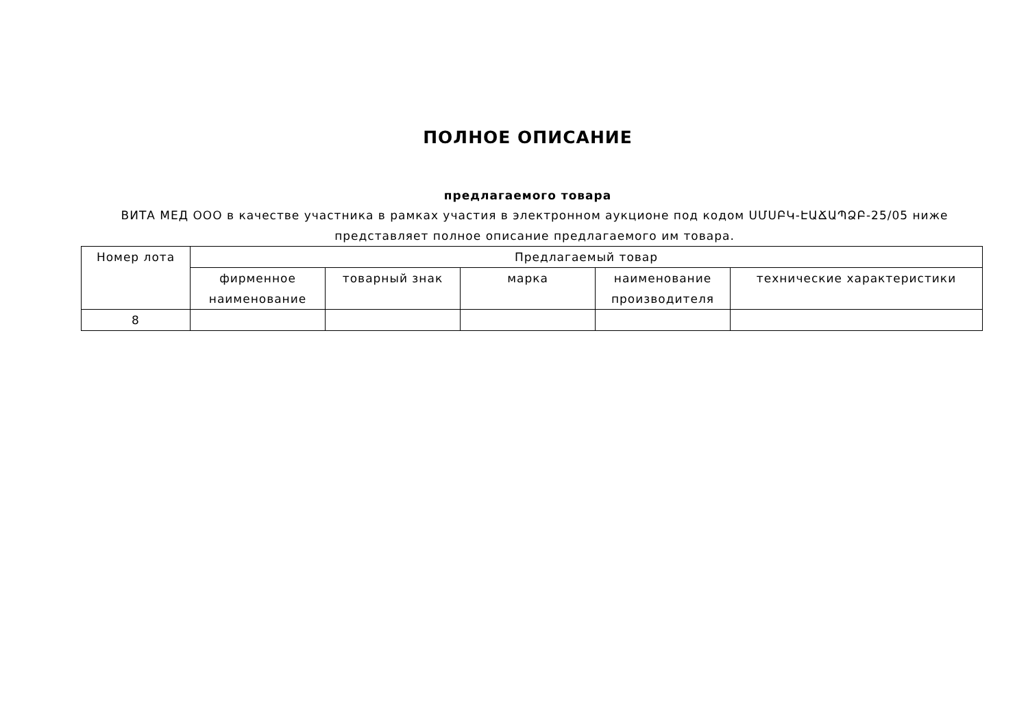ПОЛНОЕ ОПИСАНИЕ
предлагаемого товара
ВИТА МЕД ООО в качестве участника в рамках участия в электронном аукционе под кодом ՍՄՍԲԿ-ԷԱՃԱՊՁԲ-25/05 ниже представляет полное описание предлагаемого им товара.
| Номер лота | Предлагаемый товар | | | | |
| --- | --- | --- | --- | --- | --- |
| | фирменное наименование | товарный знак | марка | наименование производителя | технические характеристики |
| 8 | | | | | |